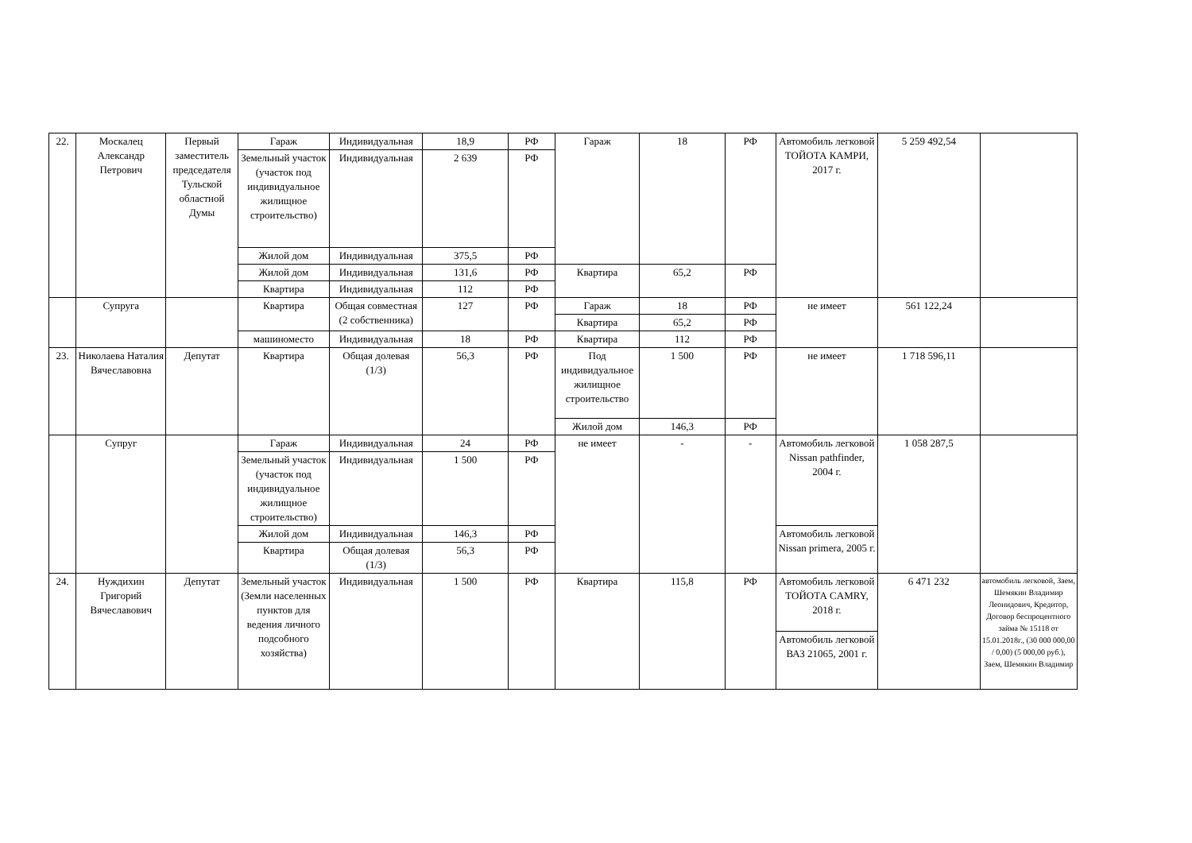| 22. | Москалец Александр Петрович | Первый заместитель председателя Тульской областной Думы | Гараж | Индивидуальная | 18,9 | РФ | Гараж | 18 | РФ | Автомобиль легковой ТОЙОТА КАМРИ, 2017 г. | 5 259 492,54 | |
| | | | Земельный участок (участок под индивидуальное жилищное строительство) | Индивидуальная | 2 639 | РФ | | | | | | |
| | | | Жилой дом | Индивидуальная | 375,5 | РФ | | | | | | |
| | | | Жилой дом | Индивидуальная | 131,6 | РФ | Квартира | 65,2 | РФ | | | |
| | | | Квартира | Индивидуальная | 112 | РФ | | | | | | |
| | Супруга | | Квартира | Общая совместная (2 собственника) | 127 | РФ | Гараж | 18 | РФ | не имеет | 561 122,24 | |
| | | | | | | | Квартира | 65,2 | РФ | | | |
| | | | машиноместо | Индивидуальная | 18 | РФ | Квартира | 112 | РФ | | | |
| 23. | Николаева Наталия Вячеславовна | Депутат | Квартира | Общая долевая (1/3) | 56,3 | РФ | Под индивидуальное жилищное строительство | 1 500 | РФ | не имеет | 1 718 596,11 | |
| | | | | | | | Жилой дом | 146,3 | РФ | | | |
| | Супруг | | Гараж | Индивидуальная | 24 | РФ | не имеет | - | - | Автомобиль легковой Nissan pathfinder, 2004 г. | 1 058 287,5 | |
| | | | Земельный участок (участок под индивидуальное жилищное строительство) | Индивидуальная | 1 500 | РФ | | | | | | |
| | | | Жилой дом | Индивидуальная | 146,3 | РФ | | | | Автомобиль легковой Nissan primera, 2005 г. | | |
| | | | Квартира | Общая долевая (1/3) | 56,3 | РФ | | | | | | |
| 24. | Нуждихин Григорий Вячеславович | Депутат | Земельный участок (Земли населенных пунктов для ведения личного подсобного хозяйства) | Индивидуальная | 1 500 | РФ | Квартира | 115,8 | РФ | Автомобиль легковой ТОЙОТА CAMRY, 2018 г. | 6 471 232 | автомобиль легковой, Заем, Шемякин Владимир Леонидович, Кредитор, Договор беспроцентного займа № 15118 от 15.01.2018г., (30 000 000,00 / 0,00) (5 000,00 руб.), Заем, Шемякин Владимир |
| | | | | | | | | | | Автомобиль легковой ВАЗ 21065, 2001 г. | | |